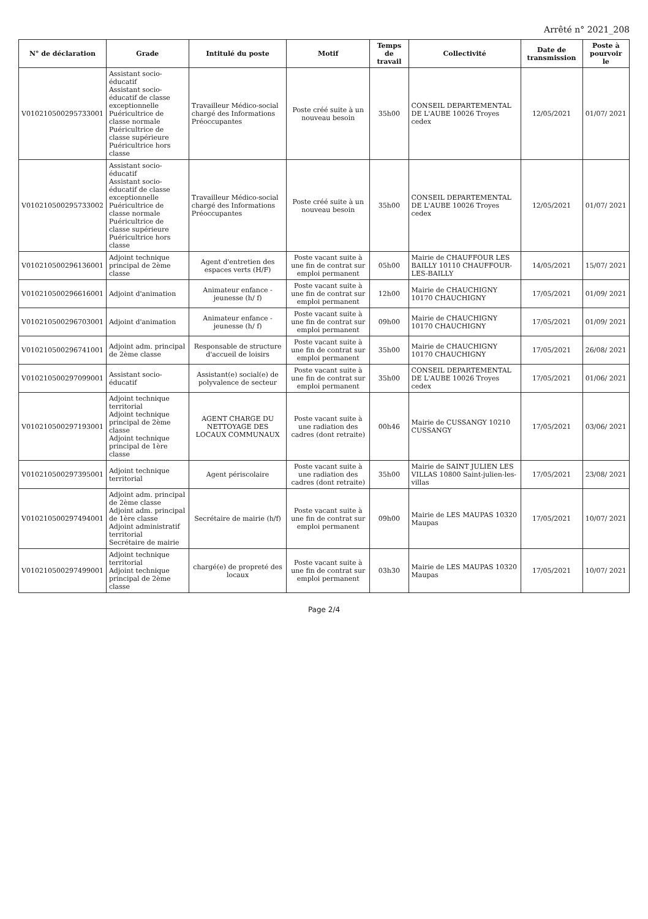Arrêté n° 2021_208
| N° de déclaration | Grade | Intitulé du poste | Motif | Temps de travail | Collectivité | Date de transmission | Poste à pourvoir le |
| --- | --- | --- | --- | --- | --- | --- | --- |
| V010210500295733001 | Assistant socio-éducatif Assistant socio-éducatif de classe exceptionnelle Puéricultrice de classe normale Puéricultrice de classe supérieure Puéricultrice hors classe | Travailleur Médico-social chargé des Informations Préoccupantes | Poste créé suite à un nouveau besoin | 35h00 | CONSEIL DEPARTEMENTAL DE L'AUBE 10026 Troyes cedex | 12/05/2021 | 01/07/ 2021 |
| V010210500295733002 | Assistant socio-éducatif Assistant socio-éducatif de classe exceptionnelle Puéricultrice de classe normale Puéricultrice de classe supérieure Puéricultrice hors classe | Travailleur Médico-social chargé des Informations Préoccupantes | Poste créé suite à un nouveau besoin | 35h00 | CONSEIL DEPARTEMENTAL DE L'AUBE 10026 Troyes cedex | 12/05/2021 | 01/07/ 2021 |
| V010210500296136001 | Adjoint technique principal de 2ème classe | Agent d'entretien des espaces verts (H/F) | Poste vacant suite à une fin de contrat sur emploi permanent | 05h00 | Mairie de CHAUFFOUR LES BAILLY 10110 CHAUFFOUR-LES-BAILLY | 14/05/2021 | 15/07/ 2021 |
| V010210500296616001 | Adjoint d'animation | Animateur enfance - jeunesse (h/ f) | Poste vacant suite à une fin de contrat sur emploi permanent | 12h00 | Mairie de CHAUCHIGNY 10170 CHAUCHIGNY | 17/05/2021 | 01/09/ 2021 |
| V010210500296703001 | Adjoint d'animation | Animateur enfance - jeunesse (h/ f) | Poste vacant suite à une fin de contrat sur emploi permanent | 09h00 | Mairie de CHAUCHIGNY 10170 CHAUCHIGNY | 17/05/2021 | 01/09/ 2021 |
| V010210500296741001 | Adjoint adm. principal de 2ème classe | Responsable de structure d'accueil de loisirs | Poste vacant suite à une fin de contrat sur emploi permanent | 35h00 | Mairie de CHAUCHIGNY 10170 CHAUCHIGNY | 17/05/2021 | 26/08/ 2021 |
| V010210500297099001 | Assistant socio-éducatif | Assistant(e) social(e) de polyvalence de secteur | Poste vacant suite à une fin de contrat sur emploi permanent | 35h00 | CONSEIL DEPARTEMENTAL DE L'AUBE 10026 Troyes cedex | 17/05/2021 | 01/06/ 2021 |
| V010210500297193001 | Adjoint technique territorial Adjoint technique principal de 2ème classe Adjoint technique principal de 1ère classe | AGENT CHARGE DU NETTOYAGE DES LOCAUX COMMUNAUX | Poste vacant suite à une radiation des cadres (dont retraite) | 00h46 | Mairie de CUSSANGY 10210 CUSSANGY | 17/05/2021 | 03/06/ 2021 |
| V010210500297395001 | Adjoint technique territorial | Agent périscolaire | Poste vacant suite à une radiation des cadres (dont retraite) | 35h00 | Mairie de SAINT JULIEN LES VILLAS 10800 Saint-julien-les-villas | 17/05/2021 | 23/08/ 2021 |
| V010210500297494001 | Adjoint adm. principal de 2ème classe Adjoint adm. principal de 1ère classe Adjoint administratif territorial Secrétaire de mairie | Secrétaire de mairie (h/f) | Poste vacant suite à une fin de contrat sur emploi permanent | 09h00 | Mairie de LES MAUPAS 10320 Maupas | 17/05/2021 | 10/07/ 2021 |
| V010210500297499001 | Adjoint technique territorial Adjoint technique principal de 2ème classe | chargé(e) de propreté des locaux | Poste vacant suite à une fin de contrat sur emploi permanent | 03h30 | Mairie de LES MAUPAS 10320 Maupas | 17/05/2021 | 10/07/ 2021 |
Page 2/4